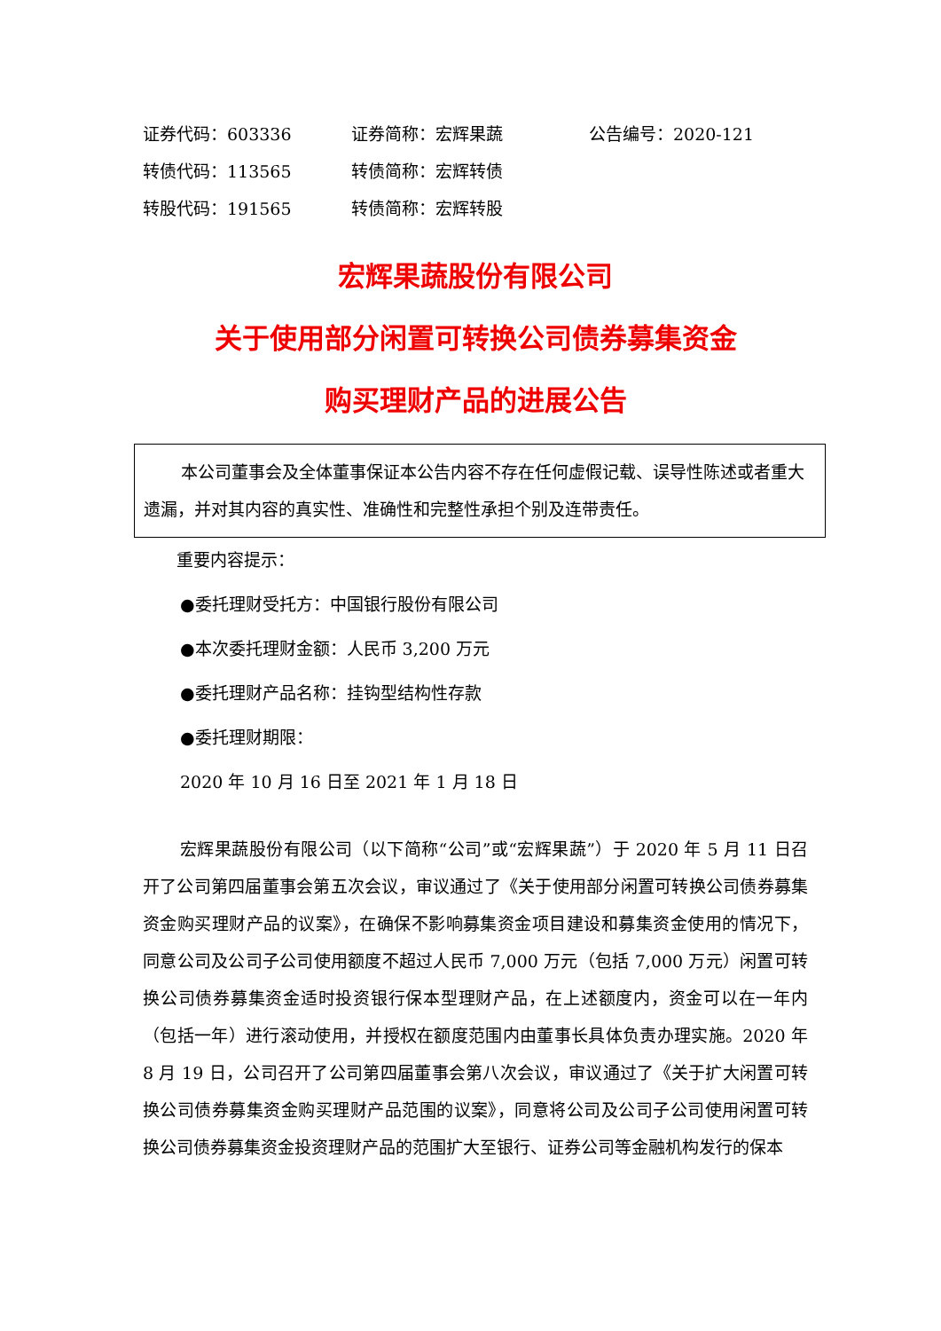证券代码：603336 证券简称：宏辉果蔬 公告编号：2020-121
转债代码：113565 转债简称：宏辉转债
转股代码：191565 转债简称：宏辉转股
宏辉果蔬股份有限公司
关于使用部分闲置可转换公司债券募集资金
购买理财产品的进展公告
本公司董事会及全体董事保证本公告内容不存在任何虚假记载、误导性陈述或者重大遗漏，并对其内容的真实性、准确性和完整性承担个别及连带责任。
重要内容提示：
●委托理财受托方：中国银行股份有限公司
●本次委托理财金额：人民币 3,200 万元
●委托理财产品名称：挂钩型结构性存款
●委托理财期限：
2020 年 10 月 16 日至 2021 年 1 月 18 日
宏辉果蔬股份有限公司（以下简称“公司”或“宏辉果蔬”）于 2020 年 5 月 11 日召开了公司第四届董事会第五次会议，审议通过了《关于使用部分闲置可转换公司债券募集资金购买理财产品的议案》，在确保不影响募集资金项目建设和募集资金使用的情况下，同意公司及公司子公司使用额度不超过人民币 7,000 万元（包括 7,000 万元）闲置可转换公司债券募集资金适时投资银行保本型理财产品，在上述额度内，资金可以在一年内（包括一年）进行滚动使用，并授权在额度范围内由董事长具体负责办理实施。2020 年 8 月 19 日，公司召开了公司第四届董事会第八次会议，审议通过了《关于扩大闲置可转换公司债券募集资金购买理财产品范围的议案》，同意将公司及公司子公司使用闲置可转换公司债券募集资金投资理财产品的范围扩大至银行、证券公司等金融机构发行的保本